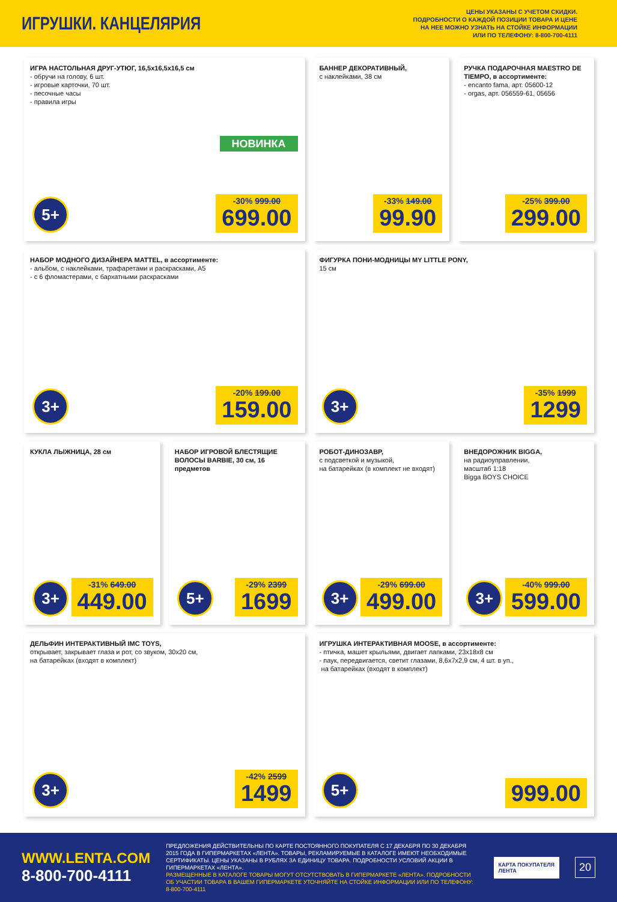ИГРУШКИ. КАНЦЕЛЯРИЯ
ЦЕНЫ УКАЗАНЫ С УЧЕТОМ СКИДКИ.
ПОДРОБНОСТИ О КАЖДОЙ ПОЗИЦИИ ТОВАРА И ЦЕНЕ
НА НЕЕ МОЖНО УЗНАТЬ НА СТОЙКЕ ИНФОРМАЦИИ
ИЛИ ПО ТЕЛЕФОНУ: 8-800-700-4111
ИГРА НАСТОЛЬНАЯ ДРУГ-УТЮГ, 16,5х16,5х16,5 см
- обручи на голову, 6 шт.
- игровые карточки, 70 шт.
- песочные часы
- правила игры
НОВИНКА
-30% 999.00
699.00
5+
БАННЕР ДЕКОРАТИВНЫЙ,
с наклейками, 38 см
-33% 149.00
99.90
РУЧКА ПОДАРОЧНАЯ MAESTRO DE TIEMPO, в ассортименте:
- encanto fama, арт. 05600-12
- orgas, арт. 056559-61, 05656
-25% 399.00
299.00
НАБОР МОДНОГО ДИЗАЙНЕРА MATTEL, в ассортименте:
- альбом, с наклейками, трафаретами и раскрасками, А5
- с 6 фломастерами, с бархатными раскрасками
-20% 199.00
159.00
3+
ФИГУРКА ПОНИ-МОДНИЦЫ MY LITTLE PONY,
15 см
-35% 1999
1299
3+
КУКЛА ЛЫЖНИЦА, 28 см
-31% 649.00
449.00
3+
НАБОР ИГРОВОЙ БЛЕСТЯЩИЕ ВОЛОСЫ BARBIE, 30 см, 16 предметов
-29% 2399
1699
5+
РОБОТ-ДИНОЗАВР,
с подсветкой и музыкой,
на батарейках (в комплект не входят)
-29% 699.00
499.00
3+
ВНЕДОРОЖНИК BIGGA,
на радиоуправлении,
масштаб 1:18
Bigga BOYS CHOICE
-40% 999.00
599.00
3+
ДЕЛЬФИН ИНТЕРАКТИВНЫЙ IMC TOYS,
открывает, закрывает глаза и рот, со звуком, 30х20 см,
на батарейках (входят в комплект)
-42% 2599
1499
3+
ИГРУШКА ИНТЕРАКТИВНАЯ MOOSE, в ассортименте:
- птичка, машет крыльями, двигает лапками, 23х18х8 см
- паук, передвигается, светит глазами, 8,6х7х2,9 см, 4 шт. в уп.,
на батарейках (входят в комплект)
999.00 5+
WWW.LENTA.COM
8-800-700-4111
ПРЕДЛОЖЕНИЯ ДЕЙСТВИТЕЛЬНЫ ПО КАРТЕ ПОСТОЯННОГО ПОКУПАТЕЛЯ С 17 ДЕКАБРЯ ПО 30 ДЕКАБРЯ 2015 ГОДА В ГИПЕРМАРКЕТАХ «ЛЕНТА». ТОВАРЫ, РЕКЛАМИРУЕМЫЕ В КАТАЛОГЕ ИМЕЮТ НЕОБХОДИМЫЕ СЕРТИФИКАТЫ. ЦЕНЫ УКАЗАНЫ В РУБЛЯХ ЗА ЕДИНИЦУ ТОВАРА. ПОДРОБНОСТИ УСЛОВИЙ АКЦИИ В ГИПЕРМАРКЕТАХ «ЛЕНТА».
РАЗМЕЩЕННЫЕ В КАТАЛОГЕ ТОВАРЫ МОГУТ ОТСУТСТВОВАТЬ В ГИПЕРМАРКЕТЕ «ЛЕНТА». ПОДРОБНОСТИ ОБ УЧАСТИИ ТОВАРА В ВАШЕМ ГИПЕРМАРКЕТЕ УТОЧНЯЙТЕ НА СТОЙКЕ ИНФОРМАЦИИ ИЛИ ПО ТЕЛЕФОНУ: 8-800-700-4111
КАРТА ПОКУПАТЕЛЯ
ЛЕНТА
20